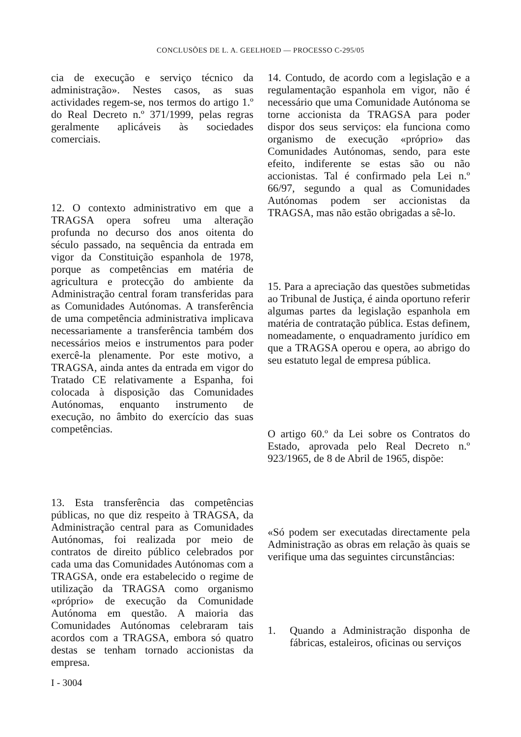CONCLUSÕES DE L. A. GEELHOED — PROCESSO C-295/05
cia de execução e serviço técnico da administração». Nestes casos, as suas actividades regem-se, nos termos do artigo 1.º do Real Decreto n.º 371/1999, pelas regras geralmente aplicáveis às sociedades comerciais.
12. O contexto administrativo em que a TRAGSA opera sofreu uma alteração profunda no decurso dos anos oitenta do século passado, na sequência da entrada em vigor da Constituição espanhola de 1978, porque as competências em matéria de agricultura e protecção do ambiente da Administração central foram transferidas para as Comunidades Autónomas. A transferência de uma competência administrativa implicava necessariamente a transferência também dos necessários meios e instrumentos para poder exercê-la plenamente. Por este motivo, a TRAGSA, ainda antes da entrada em vigor do Tratado CE relativamente a Espanha, foi colocada à disposição das Comunidades Autónomas, enquanto instrumento de execução, no âmbito do exercício das suas competências.
13. Esta transferência das competências públicas, no que diz respeito à TRAGSA, da Administração central para as Comunidades Autónomas, foi realizada por meio de contratos de direito público celebrados por cada uma das Comunidades Autónomas com a TRAGSA, onde era estabelecido o regime de utilização da TRAGSA como organismo «próprio» de execução da Comunidade Autónoma em questão. A maioria das Comunidades Autónomas celebraram tais acordos com a TRAGSA, embora só quatro destas se tenham tornado accionistas da empresa.
14. Contudo, de acordo com a legislação e a regulamentação espanhola em vigor, não é necessário que uma Comunidade Autónoma se torne accionista da TRAGSA para poder dispor dos seus serviços: ela funciona como organismo de execução «próprio» das Comunidades Autónomas, sendo, para este efeito, indiferente se estas são ou não accionistas. Tal é confirmado pela Lei n.º 66/97, segundo a qual as Comunidades Autónomas podem ser accionistas da TRAGSA, mas não estão obrigadas a sê-lo.
15. Para a apreciação das questões submetidas ao Tribunal de Justiça, é ainda oportuno referir algumas partes da legislação espanhola em matéria de contratação pública. Estas definem, nomeadamente, o enquadramento jurídico em que a TRAGSA operou e opera, ao abrigo do seu estatuto legal de empresa pública.
O artigo 60.º da Lei sobre os Contratos do Estado, aprovada pelo Real Decreto n.º 923/1965, de 8 de Abril de 1965, dispõe:
«Só podem ser executadas directamente pela Administração as obras em relação às quais se verifique uma das seguintes circunstâncias:
1. Quando a Administração disponha de fábricas, estaleiros, oficinas ou serviços
I - 3004